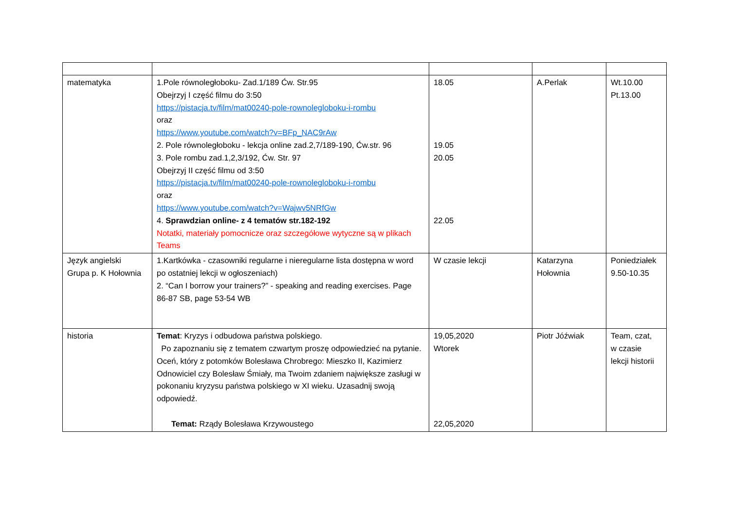| matematyka | 1.Pole równoległoboku- Zad.1/189 Ćw. Str.95 Obejrzyj I część filmu do 3:50 https://pistacja.tv/film/mat00240-pole-rownolegloboku-i-rombu oraz https://www.youtube.com/watch?v=BFp_NAC9rAw 2. Pole równoległoboku - lekcja online zad.2,7/189-190, Ćw.str. 96 3. Pole rombu zad.1,2,3/192, Ćw. Str. 97 Obejrzyj II część filmu od 3:50 https://pistacja.tv/film/mat00240-pole-rownolegloboku-i-rombu oraz https://www.youtube.com/watch?v=Wajwv5NRfGw 4. Sprawdzian online- z 4 tematów str.182-192 Notatki, materiały pomocnicze oraz szczegółowe wytyczne są w plikach Teams | 18.05 19.05 20.05 22.05 | A.Perlak | Wt.10.00 Pt.13.00 |
| Język angielski Grupa p. K Hołownia | 1.Kartkówka - czasowniki regularne i nieregularne lista dostępna w word po ostatniej lekcji w ogłoszeniach) 2. “Can I borrow your trainers?” - speaking and reading exercises. Page 86-87 SB, page 53-54 WB | W czasie lekcji | Katarzyna Hołownia | Poniedziałek 9.50-10.35 |
| historia | Temat : Kryzys i odbudowa państwa polskiego. Po zapoznaniu się z tematem czwartym proszę odpowiedzieć na pytanie. Oceń, który z potomków Bolesława Chrobrego: Mieszko II, Kazimierz Odnowiciel czy Bolesław Śmiały, ma Twoim zdaniem największe zasługi w pokonaniu kryzysu państwa polskiego w XI wieku. Uzasadnij swoją odpowiedź. Temat: Rządy Bolesława Krzywoustego | 19,05,2020 Wtorek 22,05,2020 | Piotr Jóźwiak | Team, czat, w czasie lekcji historii |